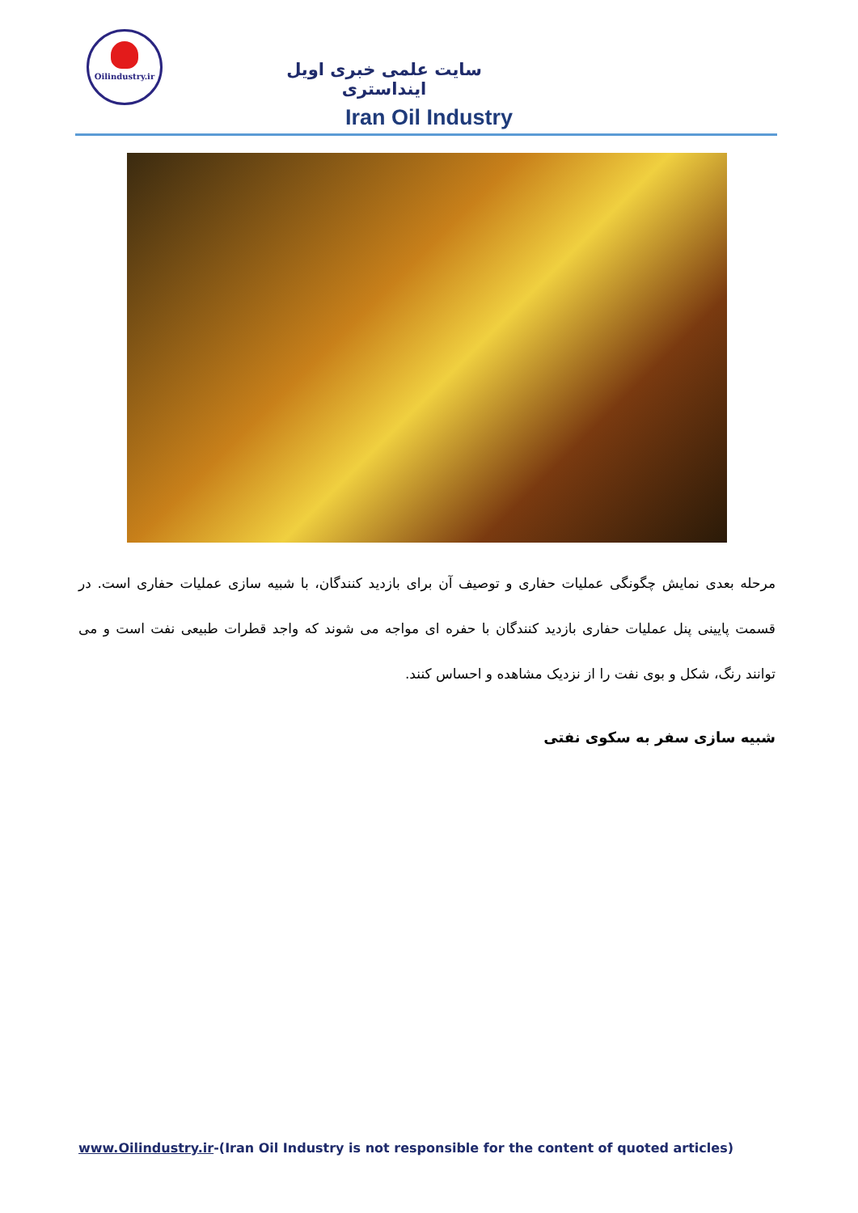Oilindustry.ir
سایت علمی خبری اویل اینداستری
Iran Oil Industry
مرحله بعدی نمایش چگونگی عملیات حفاری و توصیف آن برای بازدید کنندگان، با شبیه سازی عملیات حفاری است. در قسمت پایینی پنل عملیات حفاری بازدید کنندگان با حفره ای مواجه می شوند که واجد قطرات طبیعی نفت است و می توانند رنگ، شکل و بوی نفت را از نزدیک مشاهده و احساس کنند.
شبیه سازی سفر به سکوی نفتی
www.Oilindustry.ir-(Iran Oil Industry is not responsible for the content of quoted articles)